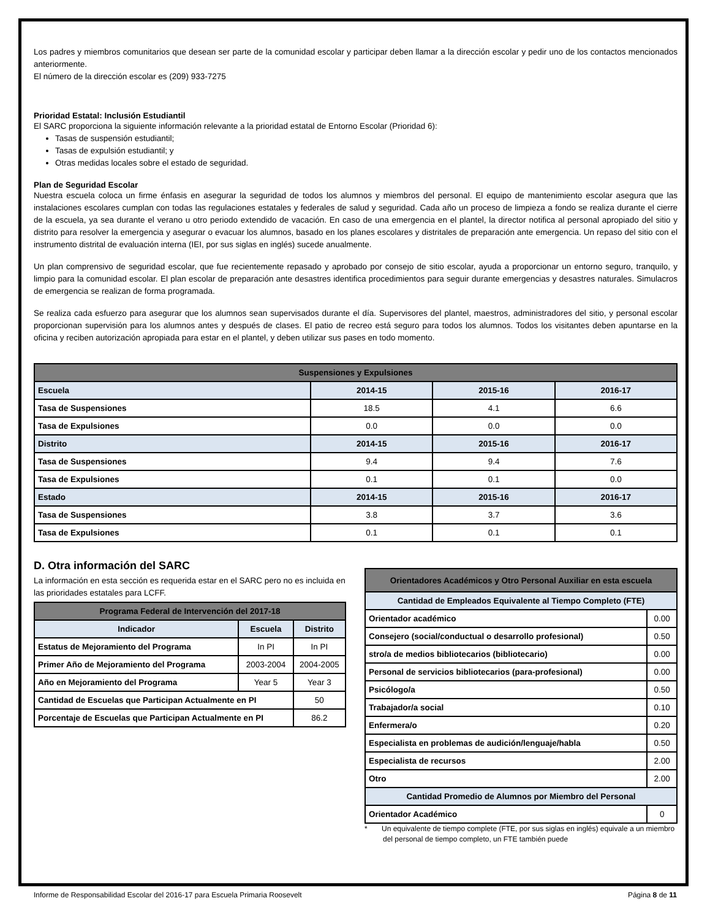Los padres y miembros comunitarios que desean ser parte de la comunidad escolar y participar deben llamar a la dirección escolar y pedir uno de los contactos mencionados anteriormente.
El número de la dirección escolar es (209) 933-7275
Prioridad Estatal: Inclusión Estudiantil
El SARC proporciona la siguiente información relevante a la prioridad estatal de Entorno Escolar (Prioridad 6):
Tasas de suspensión estudiantil;
Tasas de expulsión estudiantil; y
Otras medidas locales sobre el estado de seguridad.
Plan de Seguridad Escolar
Nuestra escuela coloca un firme énfasis en asegurar la seguridad de todos los alumnos y miembros del personal. El equipo de mantenimiento escolar asegura que las instalaciones escolares cumplan con todas las regulaciones estatales y federales de salud y seguridad. Cada año un proceso de limpieza a fondo se realiza durante el cierre de la escuela, ya sea durante el verano u otro periodo extendido de vacación. En caso de una emergencia en el plantel, la director notifica al personal apropiado del sitio y distrito para resolver la emergencia y asegurar o evacuar los alumnos, basado en los planes escolares y distritales de preparación ante emergencia. Un repaso del sitio con el instrumento distrital de evaluación interna (IEI, por sus siglas en inglés) sucede anualmente.
Un plan comprensivo de seguridad escolar, que fue recientemente repasado y aprobado por consejo de sitio escolar, ayuda a proporcionar un entorno seguro, tranquilo, y limpio para la comunidad escolar. El plan escolar de preparación ante desastres identifica procedimientos para seguir durante emergencias y desastres naturales. Simulacros de emergencia se realizan de forma programada.
Se realiza cada esfuerzo para asegurar que los alumnos sean supervisados durante el día. Supervisores del plantel, maestros, administradores del sitio, y personal escolar proporcionan supervisión para los alumnos antes y después de clases. El patio de recreo está seguro para todos los alumnos. Todos los visitantes deben apuntarse en la oficina y reciben autorización apropiada para estar en el plantel, y deben utilizar sus pases en todo momento.
| Suspensiones y Expulsiones | | | |
| Escuela | 2014-15 | 2015-16 | 2016-17 |
| Tasa de Suspensiones | 18.5 | 4.1 | 6.6 |
| Tasa de Expulsiones | 0.0 | 0.0 | 0.0 |
| Distrito | 2014-15 | 2015-16 | 2016-17 |
| Tasa de Suspensiones | 9.4 | 9.4 | 7.6 |
| Tasa de Expulsiones | 0.1 | 0.1 | 0.0 |
| Estado | 2014-15 | 2015-16 | 2016-17 |
| Tasa de Suspensiones | 3.8 | 3.7 | 3.6 |
| Tasa de Expulsiones | 0.1 | 0.1 | 0.1 |
D. Otra información del SARC
La información en esta sección es requerida estar en el SARC pero no es incluida en las prioridades estatales para LCFF.
| Programa Federal de Intervención del 2017-18 | | |
| Indicador | Escuela | Distrito |
| Estatus de Mejoramiento del Programa | In PI | In PI |
| Primer Año de Mejoramiento del Programa | 2003-2004 | 2004-2005 |
| Año en Mejoramiento del Programa | Year 5 | Year 3 |
| Cantidad de Escuelas que Participan Actualmente en PI | | 50 |
| Porcentaje de Escuelas que Participan Actualmente en PI | | 86.2 |
| Orientadores Académicos y Otro Personal Auxiliar en esta escuela | |
| Cantidad de Empleados Equivalente al Tiempo Completo (FTE) | |
| Orientador académico | 0.00 |
| Consejero (social/conductual o desarrollo profesional) | 0.50 |
| stro/a de medios bibliotecarios (bibliotecario) | 0.00 |
| Personal de servicios bibliotecarios (para-profesional) | 0.00 |
| Psicólogo/a | 0.50 |
| Trabajador/a social | 0.10 |
| Enfermera/o | 0.20 |
| Especialista en problemas de audición/lenguaje/habla | 0.50 |
| Especialista de recursos | 2.00 |
| Otro | 2.00 |
| Cantidad Promedio de Alumnos por Miembro del Personal | |
| Orientador Académico | 0 |
* Un equivalente de tiempo complete (FTE, por sus siglas en inglés) equivale a un miembro del personal de tiempo completo, un FTE también puede
Informe de Responsabilidad Escolar del 2016-17 para Escuela Primaria Roosevelt Página 8 de 11